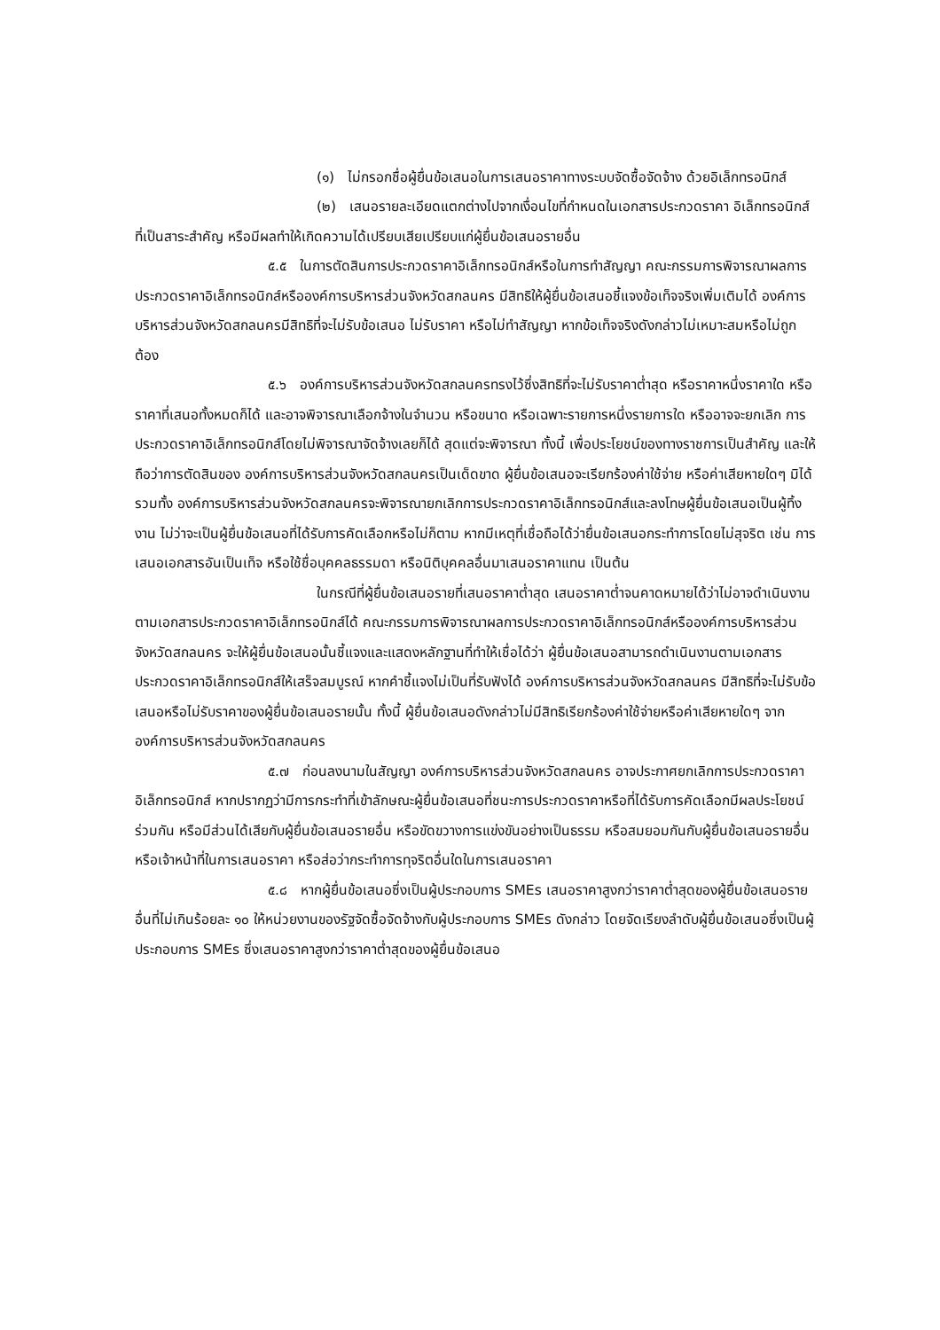(๑) ไม่กรอกชื่อผู้ยื่นข้อเสนอในการเสนอราคาทางระบบจัดซื้อจัดจ้าง ด้วยอิเล็กทรอนิกส์
(๒) เสนอรายละเอียดแตกต่างไปจากเงื่อนไขที่กำหนดในเอกสารประกวดราคา อิเล็กทรอนิกส์ที่เป็นสาระสำคัญ หรือมีผลทำให้เกิดความได้เปรียบเสียเปรียบแก่ผู้ยื่นข้อเสนอรายอื่น
๕.๕ ในการตัดสินการประกวดราคาอิเล็กทรอนิกส์หรือในการทำสัญญา คณะกรรมการพิจารณาผลการประกวดราคาอิเล็กทรอนิกส์หรือองค์การบริหารส่วนจังหวัดสกลนคร มีสิทธิให้ผู้ยื่นข้อเสนอชี้แจงข้อเท็จจริงเพิ่มเติมได้ องค์การบริหารส่วนจังหวัดสกลนครมีสิทธิที่จะไม่รับข้อเสนอ ไม่รับราคา หรือไม่ทำสัญญา หากข้อเท็จจริงดังกล่าวไม่เหมาะสมหรือไม่ถูกต้อง
๕.๖ องค์การบริหารส่วนจังหวัดสกลนครทรงไว้ซึ่งสิทธิที่จะไม่รับราคาต่ำสุด หรือราคาหนึ่งราคาใด หรือราคาที่เสนอทั้งหมดก็ได้ และอาจพิจารณาเลือกจ้างในจำนวน หรือขนาด หรือเฉพาะรายการหนึ่งรายการใด หรืออาจจะยกเลิก การประกวดราคาอิเล็กทรอนิกส์โดยไม่พิจารณาจัดจ้างเลยก็ได้ สุดแต่จะพิจารณา ทั้งนี้ เพื่อประโยชน์ของทางราชการเป็นสำคัญ และให้ถือว่าการตัดสินของ องค์การบริหารส่วนจังหวัดสกลนครเป็นเด็ดขาด ผู้ยื่นข้อเสนอจะเรียกร้องค่าใช้จ่าย หรือค่าเสียหายใดๆ มิได้ รวมทั้ง องค์การบริหารส่วนจังหวัดสกลนครจะพิจารณายกเลิกการประกวดราคาอิเล็กทรอนิกส์และลงโทษผู้ยื่นข้อเสนอเป็นผู้ทิ้งงาน ไม่ว่าจะเป็นผู้ยื่นข้อเสนอที่ได้รับการคัดเลือกหรือไม่ก็ตาม หากมีเหตุที่เชื่อถือได้ว่ายื่นข้อเสนอกระทำการโดยไม่สุจริต เช่น การเสนอเอกสารอันเป็นเท็จ หรือใช้ชื่อบุคคลธรรมดา หรือนิติบุคคลอื่นมาเสนอราคาแทน เป็นต้น
ในกรณีที่ผู้ยื่นข้อเสนอรายที่เสนอราคาต่ำสุด เสนอราคาต่ำจนคาดหมายได้ว่าไม่อาจดำเนินงานตามเอกสารประกวดราคาอิเล็กทรอนิกส์ได้ คณะกรรมการพิจารณาผลการประกวดราคาอิเล็กทรอนิกส์หรือองค์การบริหารส่วนจังหวัดสกลนคร จะให้ผู้ยื่นข้อเสนอนั้นชี้แจงและแสดงหลักฐานที่ทำให้เชื่อได้ว่า ผู้ยื่นข้อเสนอสามารถดำเนินงานตามเอกสารประกวดราคาอิเล็กทรอนิกส์ให้เสร็จสมบูรณ์ หากคำชี้แจงไม่เป็นที่รับฟังได้ องค์การบริหารส่วนจังหวัดสกลนคร มีสิทธิที่จะไม่รับข้อเสนอหรือไม่รับราคาของผู้ยื่นข้อเสนอรายนั้น ทั้งนี้ ผู้ยื่นข้อเสนอดังกล่าวไม่มีสิทธิเรียกร้องค่าใช้จ่ายหรือค่าเสียหายใดๆ จากองค์การบริหารส่วนจังหวัดสกลนคร
๕.๗ ก่อนลงนามในสัญญา องค์การบริหารส่วนจังหวัดสกลนคร อาจประกาศยกเลิกการประกวดราคาอิเล็กทรอนิกส์ หากปรากฏว่ามีการกระทำที่เข้าลักษณะผู้ยื่นข้อเสนอที่ชนะการประกวดราคาหรือที่ได้รับการคัดเลือกมีผลประโยชน์ร่วมกัน หรือมีส่วนได้เสียกับผู้ยื่นข้อเสนอรายอื่น หรือขัดขวางการแข่งขันอย่างเป็นธรรม หรือสมยอมกันกับผู้ยื่นข้อเสนอรายอื่น หรือเจ้าหน้าที่ในการเสนอราคา หรือส่อว่ากระทำการทุจริตอื่นใดในการเสนอราคา
๕.๘ หากผู้ยื่นข้อเสนอซึ่งเป็นผู้ประกอบการ SMEs เสนอราคาสูงกว่าราคาต่ำสุดของผู้ยื่นข้อเสนอรายอื่นที่ไม่เกินร้อยละ ๑๐ ให้หน่วยงานของรัฐจัดซื้อจัดจ้างกับผู้ประกอบการ SMEs ดังกล่าว โดยจัดเรียงลำดับผู้ยื่นข้อเสนอซึ่งเป็นผู้ประกอบการ SMEs ซึ่งเสนอราคาสูงกว่าราคาต่ำสุดของผู้ยื่นข้อเสนอ